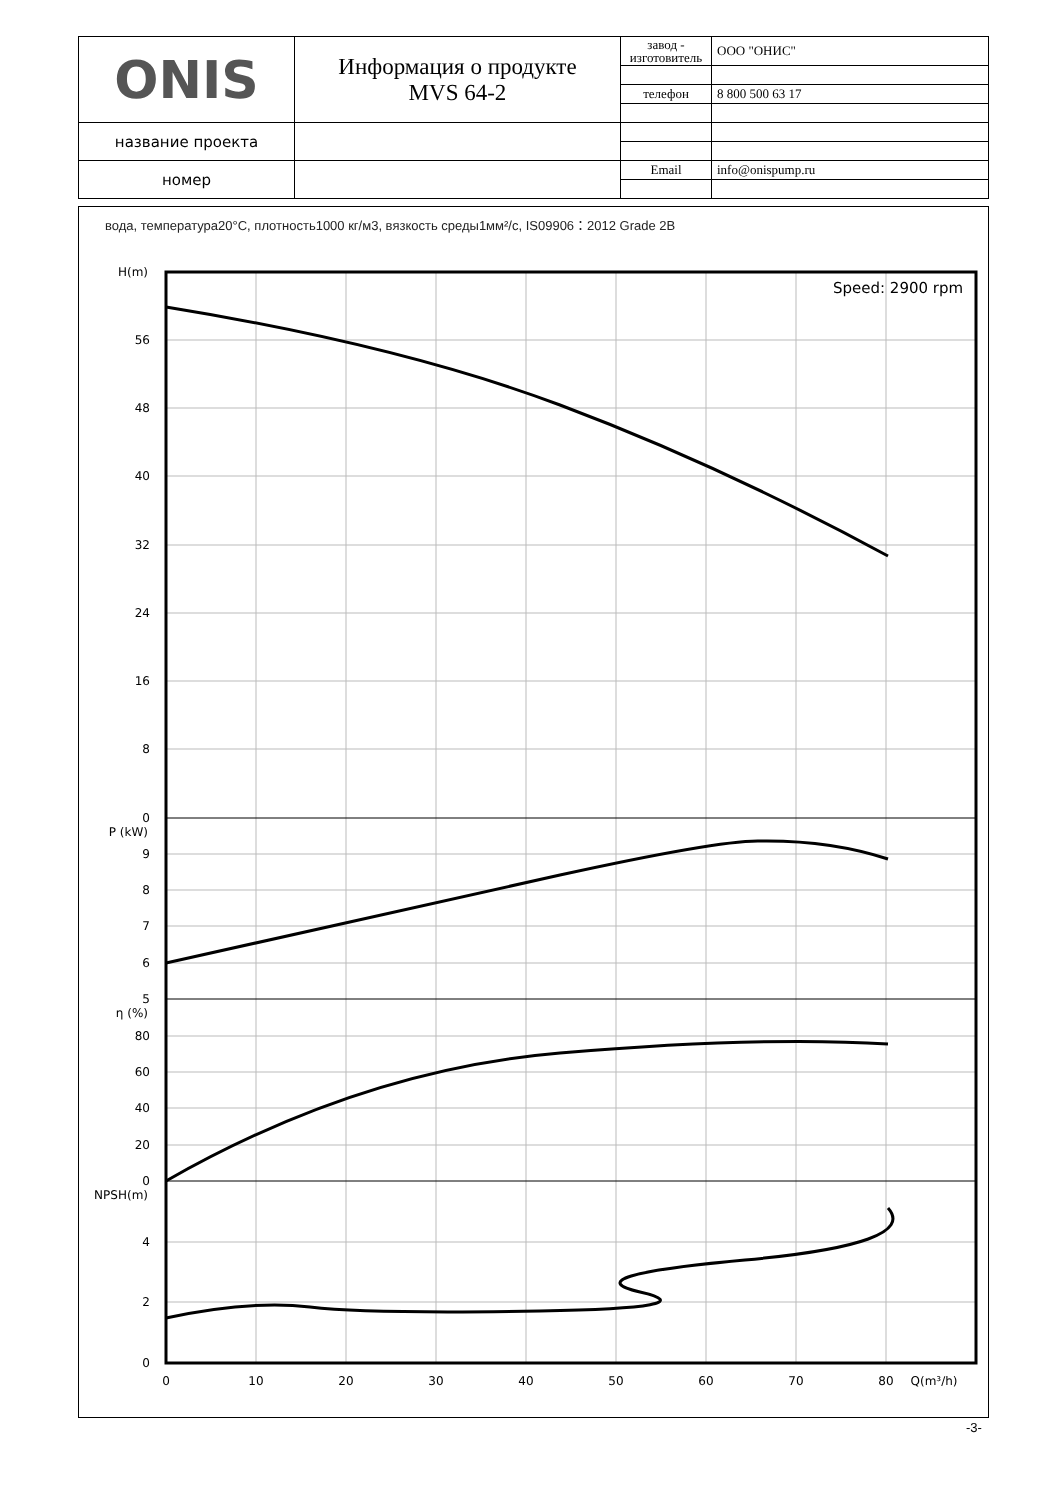| ONIS | Информация о продукте MVS 64-2 | завод - изготовитель | ООО "ОНИС" |
| | | телефон | 8 800 500 63 17 |
| название проекта | | | |
| номер | | Email | info@onispump.ru |
вода, температура20°C, плотность1000 кг/м3, вязкость среды1мм²/с, IS09906：2012 Grade 2B
H(m)
56
48
40
32
24
16
8
0
P (kW)
9
8
7
6
5
η (%)
80
60
40
20
0
NPSH(m)
4
2
0
0
10
20
30
40
50
60
70
80
Q(m³/h)
Speed: 2900 rpm
-3-